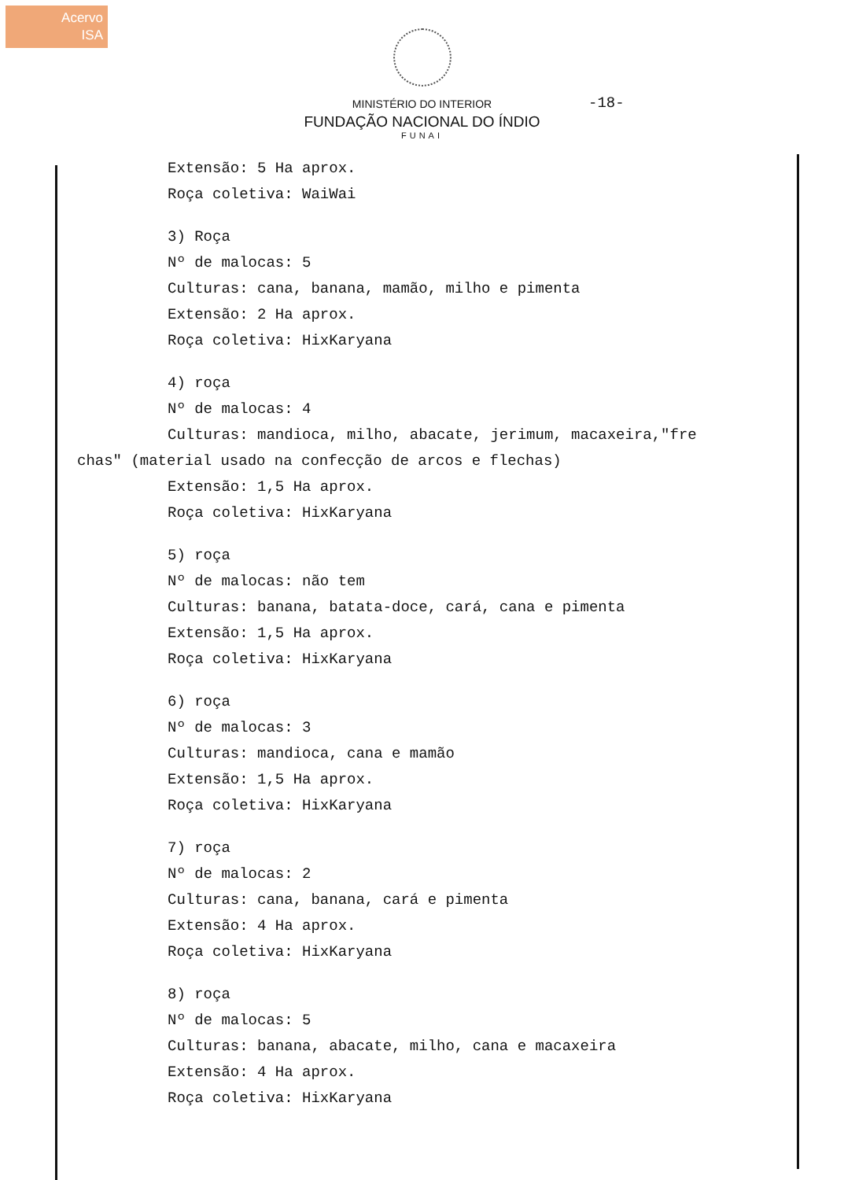Acervo
ISA
-18-
MINISTÉRIO DO INTERIOR
FUNDAÇÃO NACIONAL DO ÍNDIO
FUNAI
Extensão: 5 Ha aprox.
Roça coletiva: WaiWai
3) Roça
Nº de malocas: 5
Culturas: cana, banana, mamão, milho e pimenta
Extensão: 2 Ha aprox.
Roça coletiva: HixKaryana
4) roça
Nº de malocas: 4
Culturas: mandioca, milho, abacate, jerimum, macaxeira,"fre
chas" (material usado na confecção de arcos e flechas)
Extensão: 1,5 Ha aprox.
Roça coletiva: HixKaryana
5) roça
Nº de malocas: não tem
Culturas: banana, batata-doce, cará, cana e pimenta
Extensão: 1,5 Ha aprox.
Roça coletiva: HixKaryana
6) roça
Nº de malocas: 3
Culturas: mandioca, cana e mamão
Extensão: 1,5 Ha aprox.
Roça coletiva: HixKaryana
7) roça
Nº de malocas: 2
Culturas: cana, banana, cará e pimenta
Extensão: 4 Ha aprox.
Roça coletiva: HixKaryana
8) roça
Nº de malocas: 5
Culturas: banana, abacate, milho, cana e macaxeira
Extensão: 4 Ha aprox.
Roça coletiva: HixKaryana